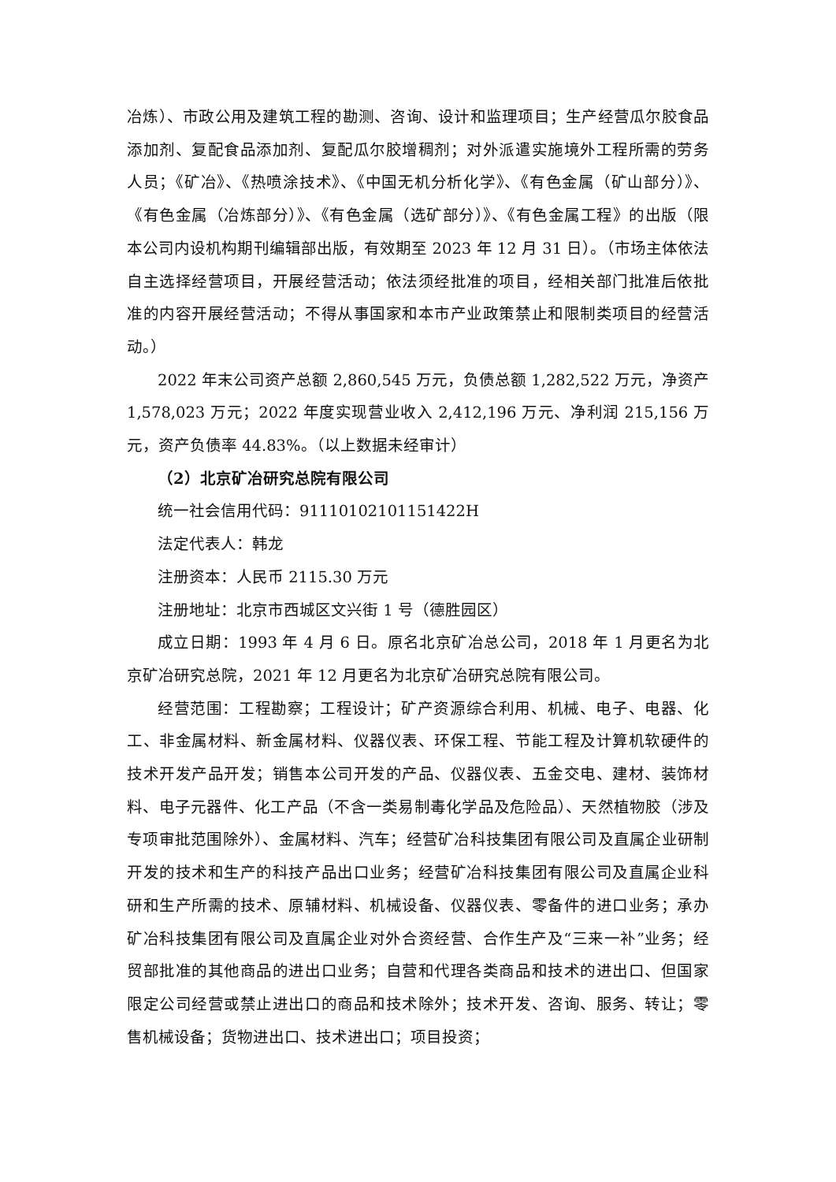冶炼）、市政公用及建筑工程的勘测、咨询、设计和监理项目；生产经营瓜尔胶食品添加剂、复配食品添加剂、复配瓜尔胶增稠剂；对外派遣实施境外工程所需的劳务人员；《矿冶》、《热喷涂技术》、《中国无机分析化学》、《有色金属（矿山部分）》、《有色金属（冶炼部分）》、《有色金属（选矿部分）》、《有色金属工程》的出版（限本公司内设机构期刊编辑部出版，有效期至 2023 年 12 月 31 日）。（市场主体依法自主选择经营项目，开展经营活动；依法须经批准的项目，经相关部门批准后依批准的内容开展经营活动；不得从事国家和本市产业政策禁止和限制类项目的经营活动。）
2022 年末公司资产总额 2,860,545 万元，负债总额 1,282,522 万元，净资产 1,578,023 万元；2022 年度实现营业收入 2,412,196 万元、净利润 215,156 万元，资产负债率 44.83%。（以上数据未经审计）
（2）北京矿冶研究总院有限公司
统一社会信用代码：91110102101151422H
法定代表人：韩龙
注册资本：人民币 2115.30 万元
注册地址：北京市西城区文兴街 1 号（德胜园区）
成立日期：1993 年 4 月 6 日。原名北京矿冶总公司，2018 年 1 月更名为北京矿冶研究总院，2021 年 12 月更名为北京矿冶研究总院有限公司。
经营范围：工程勘察；工程设计；矿产资源综合利用、机械、电子、电器、化工、非金属材料、新金属材料、仪器仪表、环保工程、节能工程及计算机软硬件的技术开发产品开发；销售本公司开发的产品、仪器仪表、五金交电、建材、装饰材料、电子元器件、化工产品（不含一类易制毒化学品及危险品）、天然植物胶（涉及专项审批范围除外）、金属材料、汽车；经营矿冶科技集团有限公司及直属企业研制开发的技术和生产的科技产品出口业务；经营矿冶科技集团有限公司及直属企业科研和生产所需的技术、原辅材料、机械设备、仪器仪表、零备件的进口业务；承办矿冶科技集团有限公司及直属企业对外合资经营、合作生产及“三来一补”业务；经贸部批准的其他商品的进出口业务；自营和代理各类商品和技术的进出口、但国家限定公司经营或禁止进出口的商品和技术除外；技术开发、咨询、服务、转让；零售机械设备；货物进出口、技术进出口；项目投资；